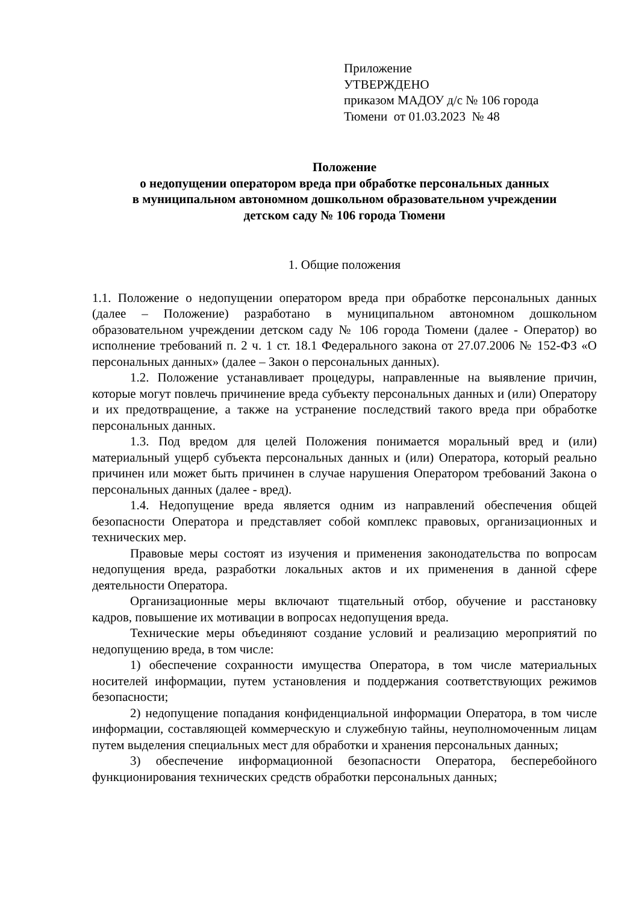Приложение
УТВЕРЖДЕНО
приказом МАДОУ д/с № 106 города
Тюмени от 01.03.2023 № 48
Положение
о недопущении оператором вреда при обработке персональных данных
в муниципальном автономном дошкольном образовательном учреждении
детском саду № 106 города Тюмени
1. Общие положения
1.1. Положение о недопущении оператором вреда при обработке персональных данных (далее – Положение) разработано в муниципальном автономном дошкольном образовательном учреждении детском саду № 106 города Тюмени (далее - Оператор) во исполнение требований п. 2 ч. 1 ст. 18.1 Федерального закона от 27.07.2006 № 152-ФЗ «О персональных данных» (далее – Закон о персональных данных).
1.2. Положение устанавливает процедуры, направленные на выявление причин, которые могут повлечь причинение вреда субъекту персональных данных и (или) Оператору и их предотвращение, а также на устранение последствий такого вреда при обработке персональных данных.
1.3. Под вредом для целей Положения понимается моральный вред и (или) материальный ущерб субъекта персональных данных и (или) Оператора, который реально причинен или может быть причинен в случае нарушения Оператором требований Закона о персональных данных (далее - вред).
1.4. Недопущение вреда является одним из направлений обеспечения общей безопасности Оператора и представляет собой комплекс правовых, организационных и технических мер.
Правовые меры состоят из изучения и применения законодательства по вопросам недопущения вреда, разработки локальных актов и их применения в данной сфере деятельности Оператора.
Организационные меры включают тщательный отбор, обучение и расстановку кадров, повышение их мотивации в вопросах недопущения вреда.
Технические меры объединяют создание условий и реализацию мероприятий по недопущению вреда, в том числе:
1) обеспечение сохранности имущества Оператора, в том числе материальных носителей информации, путем установления и поддержания соответствующих режимов безопасности;
2) недопущение попадания конфиденциальной информации Оператора, в том числе информации, составляющей коммерческую и служебную тайны, неуполномоченным лицам путем выделения специальных мест для обработки и хранения персональных данных;
3) обеспечение информационной безопасности Оператора, бесперебойного функционирования технических средств обработки персональных данных;